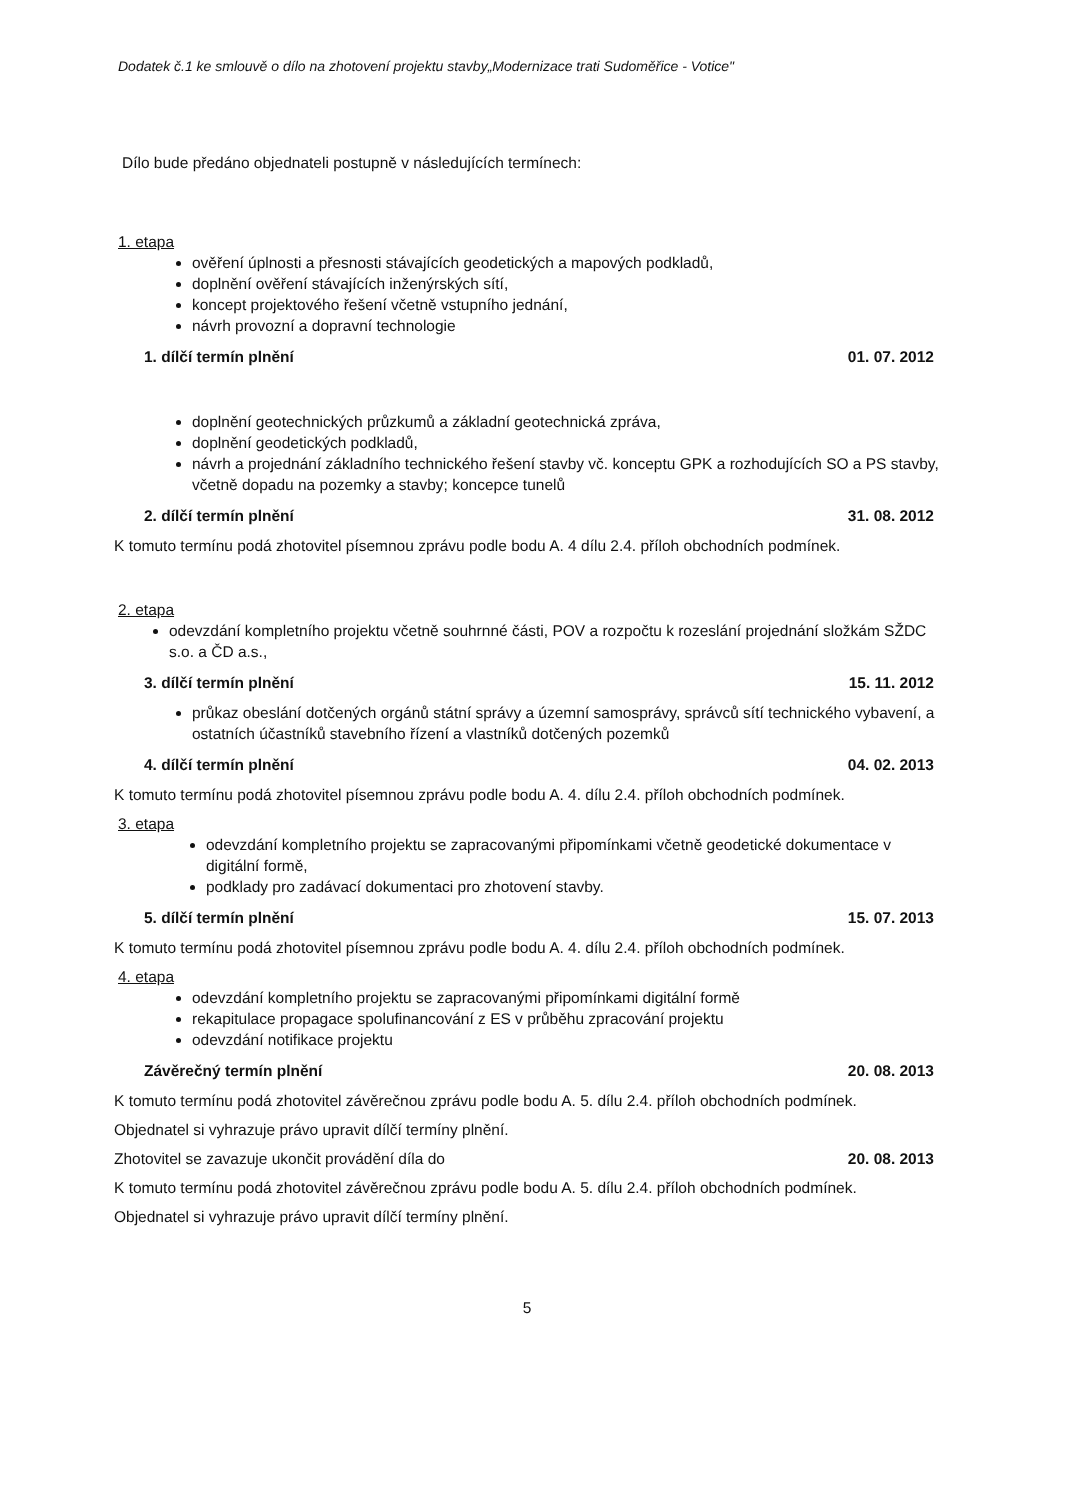Dodatek č.1 ke smlouvě o dílo na zhotovení projektu stavby„Modernizace trati Sudoměřice - Votice"
Dílo bude předáno objednateli postupně v následujících termínech:
1. etapa
ověření úplnosti a přesnosti stávajících geodetických a mapových podkladů,
doplnění ověření stávajících inženýrských sítí,
koncept projektového řešení včetně vstupního jednání,
návrh provozní a dopravní technologie
1. dílčí termín plnění 01. 07. 2012
doplnění geotechnických průzkumů a základní geotechnická zpráva,
doplnění geodetických podkladů,
návrh a projednání základního technického řešení stavby vč. konceptu GPK a rozhodujících SO a PS stavby, včetně dopadu na pozemky a stavby; koncepce tunelů
2. dílčí termín plnění 31. 08. 2012
K tomuto termínu podá zhotovitel písemnou zprávu podle bodu A. 4 dílu 2.4. příloh obchodních podmínek.
2. etapa
odevzdání kompletního projektu včetně souhrnné části, POV a rozpočtu k rozeslání projednání složkám SŽDC s.o. a ČD a.s.,
3. dílčí termín plnění 15. 11. 2012
průkaz obeslání dotčených orgánů státní správy a územní samosprávy, správců sítí technického vybavení, a ostatních účastníků stavebního řízení a vlastníků dotčených pozemků
4. dílčí termín plnění 04. 02. 2013
K tomuto termínu podá zhotovitel písemnou zprávu podle bodu A. 4. dílu 2.4. příloh obchodních podmínek.
3. etapa
odevzdání kompletního projektu se zapracovanými připomínkami včetně geodetické dokumentace v digitální formě,
podklady pro zadávací dokumentaci pro zhotovení stavby.
5. dílčí termín plnění 15. 07. 2013
K tomuto termínu podá zhotovitel písemnou zprávu podle bodu A. 4. dílu 2.4. příloh obchodních podmínek.
4. etapa
odevzdání kompletního projektu se zapracovanými připomínkami digitální formě
rekapitulace propagace spolufinancování z ES v průběhu zpracování projektu
odevzdání notifikace projektu
Závěrečný termín plnění 20. 08. 2013
K tomuto termínu podá zhotovitel závěrečnou zprávu podle bodu A. 5. dílu 2.4. příloh obchodních podmínek.
Objednatel si vyhrazuje právo upravit dílčí termíny plnění.
Zhotovitel se zavazuje ukončit provádění díla do 20. 08. 2013
K tomuto termínu podá zhotovitel závěrečnou zprávu podle bodu A. 5. dílu 2.4. příloh obchodních podmínek.
Objednatel si vyhrazuje právo upravit dílčí termíny plnění.
5